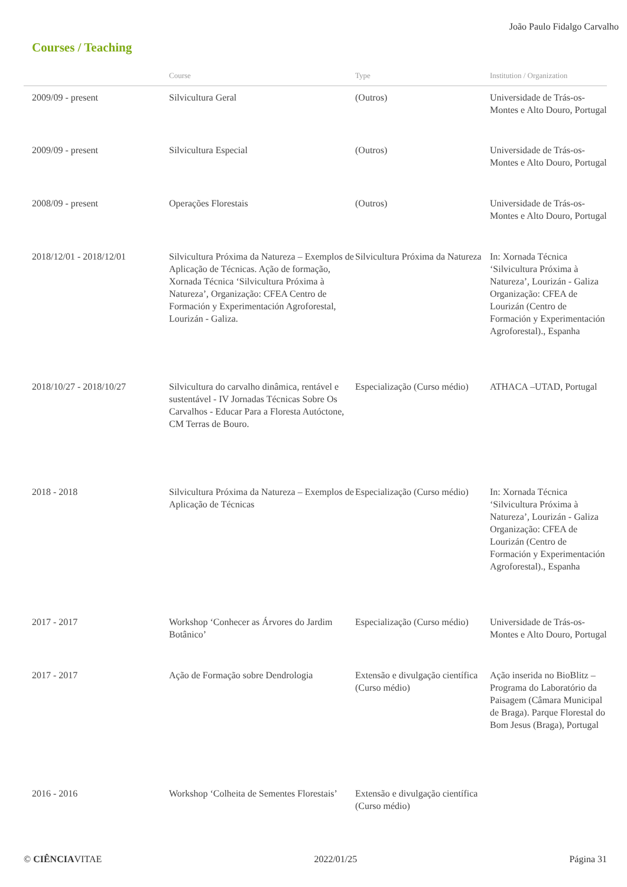João Paulo Fidalgo Carvalho
Courses / Teaching
| | Course | Type | Institution / Organization |
| --- | --- | --- | --- |
| 2009/09 - present | Silvicultura Geral | (Outros) | Universidade de Trás-os-Montes e Alto Douro, Portugal |
| 2009/09 - present | Silvicultura Especial | (Outros) | Universidade de Trás-os-Montes e Alto Douro, Portugal |
| 2008/09 - present | Operações Florestais | (Outros) | Universidade de Trás-os-Montes e Alto Douro, Portugal |
| 2018/12/01 - 2018/12/01 | Silvicultura Próxima da Natureza – Exemplos de Aplicação de Técnicas. Ação de formação, Xornada Técnica ‘Silvicultura Próxima à Natureza’, Organização: CFEA Centro de Formación y Experimentación Agroforestal, Lourizán - Galiza. | Silvicultura Próxima da Natureza | In: Xornada Técnica ‘Silvicultura Próxima à Natureza’, Lourizán - Galiza Organização: CFEA de Lourizán (Centro de Formación y Experimentación Agroforestal)., Espanha |
| 2018/10/27 - 2018/10/27 | Silvicultura do carvalho dinâmica, rentável e sustentável - IV Jornadas Técnicas Sobre Os Carvalhos - Educar Para a Floresta Autóctone, CM Terras de Bouro. | Especialização (Curso médio) | ATHACA –UTAD, Portugal |
| 2018 - 2018 | Silvicultura Próxima da Natureza – Exemplos de Aplicação de Técnicas | Especialização (Curso médio) | In: Xornada Técnica ‘Silvicultura Próxima à Natureza’, Lourizán - Galiza Organização: CFEA de Lourizán (Centro de Formación y Experimentación Agroforestal)., Espanha |
| 2017 - 2017 | Workshop ‘Conhecer as Árvores do Jardim Botânico’ | Especialização (Curso médio) | Universidade de Trás-os-Montes e Alto Douro, Portugal |
| 2017 - 2017 | Ação de Formação sobre Dendrologia | Extensão e divulgação científica (Curso médio) | Ação inserida no BioBlitz – Programa do Laboratório da Paisagem (Câmara Municipal de Braga). Parque Florestal do Bom Jesus (Braga), Portugal |
| 2016 - 2016 | Workshop ‘Colheita de Sementes Florestais’ | Extensão e divulgação científica (Curso médio) | |
© CIÊNCIAVITAE 2022/01/25 Página 31